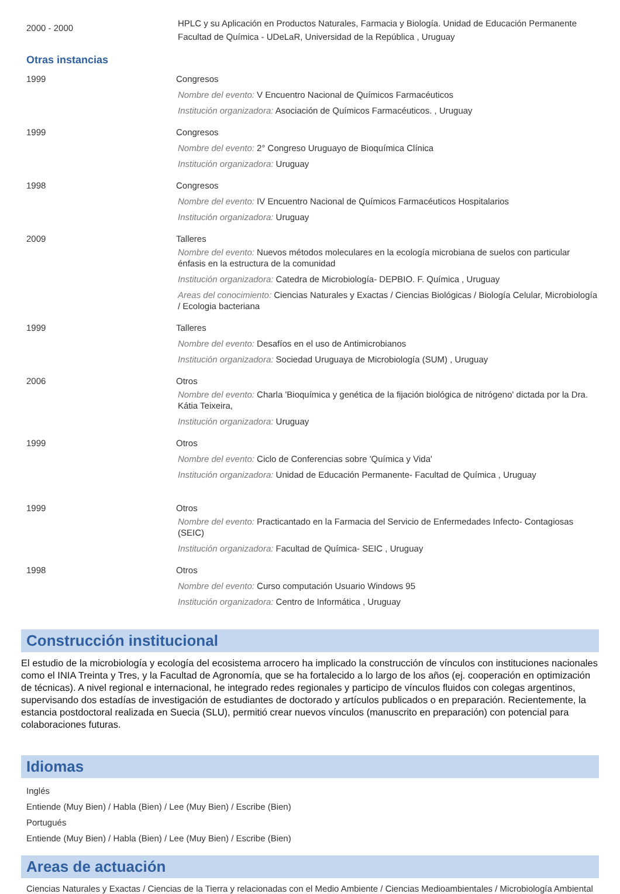2000 - 2000
HPLC y su Aplicación en Productos Naturales, Farmacia y Biología. Unidad de Educación Permanente
Facultad de Química - UDeLaR, Universidad de la República , Uruguay
Otras instancias
1999 Congresos
Nombre del evento: V Encuentro Nacional de Químicos Farmacéuticos
Institución organizadora: Asociación de Químicos Farmacéuticos. , Uruguay
1999 Congresos
Nombre del evento: 2° Congreso Uruguayo de Bioquímica Clínica
Institución organizadora: Uruguay
1998 Congresos
Nombre del evento: IV Encuentro Nacional de Químicos Farmacéuticos Hospitalarios
Institución organizadora: Uruguay
2009 Talleres
Nombre del evento: Nuevos métodos moleculares en la ecología microbiana de suelos con particular énfasis en la estructura de la comunidad
Institución organizadora: Catedra de Microbiología- DEPBIO. F. Química , Uruguay
Areas del conocimiento: Ciencias Naturales y Exactas / Ciencias Biológicas / Biología Celular, Microbiología / Ecologia bacteriana
1999 Talleres
Nombre del evento: Desafíos en el uso de Antimicrobianos
Institución organizadora: Sociedad Uruguaya de Microbiología (SUM) , Uruguay
2006 Otros
Nombre del evento: Charla 'Bioquímica y genética de la fijación biológica de nitrógeno' dictada por la Dra. Kátia Teixeira,
Institución organizadora: Uruguay
1999 Otros
Nombre del evento: Ciclo de Conferencias sobre 'Química y Vida'
Institución organizadora: Unidad de Educación Permanente- Facultad de Química , Uruguay
1999 Otros
Nombre del evento: Practicantado en la Farmacia del Servicio de Enfermedades Infecto- Contagiosas (SEIC)
Institución organizadora: Facultad de Química- SEIC , Uruguay
1998 Otros
Nombre del evento: Curso computación Usuario Windows 95
Institución organizadora: Centro de Informática , Uruguay
Construcción institucional
El estudio de la microbiología y ecología del ecosistema arrocero ha implicado la construcción de vínculos con instituciones nacionales como el INIA Treinta y Tres, y la Facultad de Agronomía, que se ha fortalecido a lo largo de los años (ej. cooperación en optimización de técnicas). A nivel regional e internacional, he integrado redes regionales y participo de vínculos fluidos con colegas argentinos, supervisando dos estadías de investigación de estudiantes de doctorado y artículos publicados o en preparación. Recientemente, la estancia postdoctoral realizada en Suecia (SLU), permitió crear nuevos vínculos (manuscrito en preparación) con potencial para colaboraciones futuras.
Idiomas
Inglés
Entiende (Muy Bien) / Habla (Bien) / Lee (Muy Bien) / Escribe (Bien)
Portugués
Entiende (Muy Bien) / Habla (Bien) / Lee (Muy Bien) / Escribe (Bien)
Areas de actuación
Ciencias Naturales y Exactas / Ciencias de la Tierra y relacionadas con el Medio Ambiente / Ciencias Medioambientales / Microbiología Ambiental